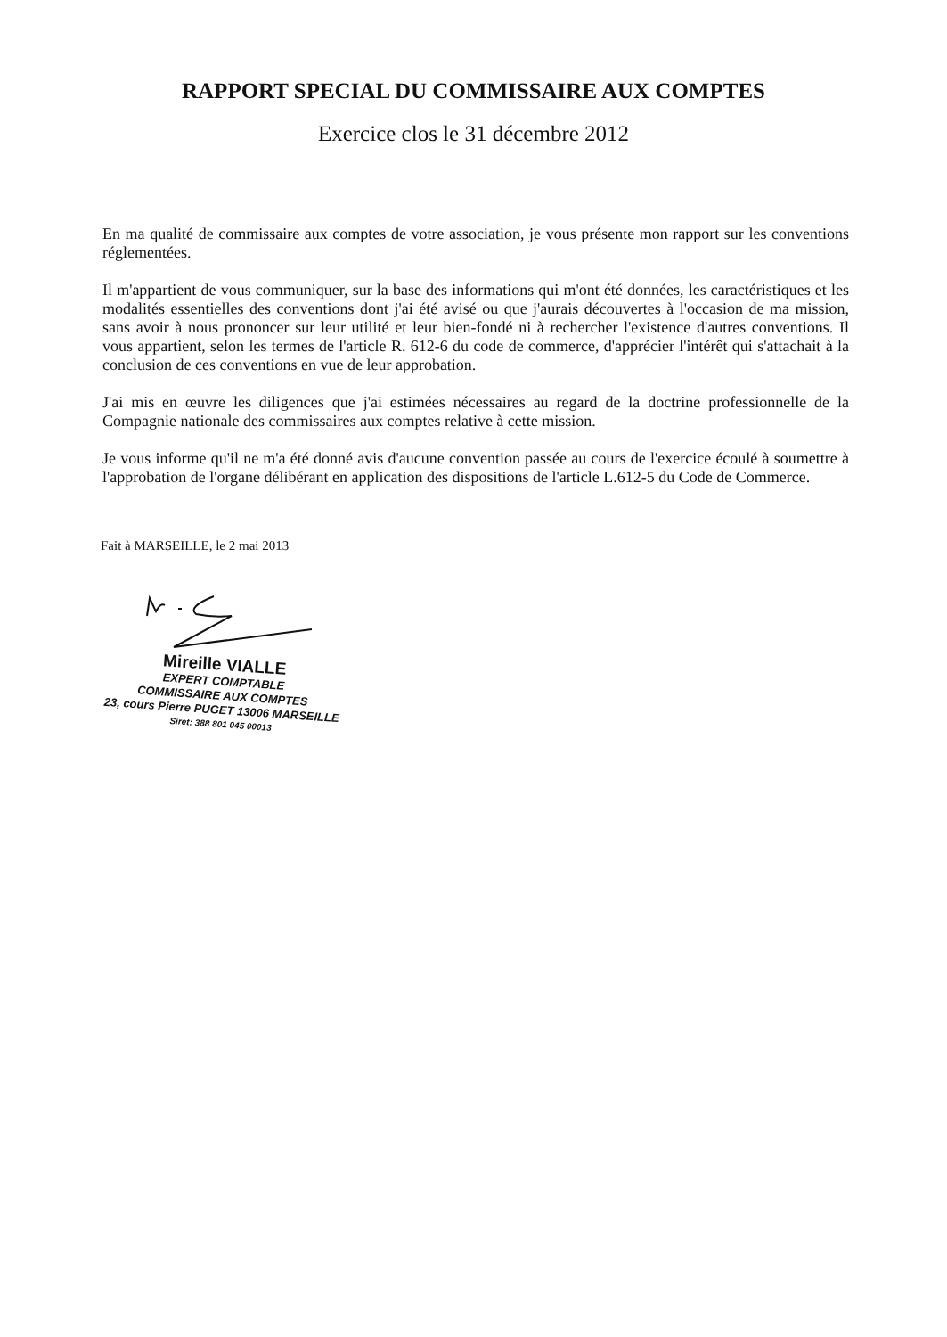RAPPORT SPECIAL DU COMMISSAIRE AUX COMPTES
Exercice clos le 31 décembre 2012
En ma qualité de commissaire aux comptes de votre association, je vous présente mon rapport sur les conventions réglementées.
Il m'appartient de vous communiquer, sur la base des informations qui m'ont été données, les caractéristiques et les modalités essentielles des conventions dont j'ai été avisé ou que j'aurais découvertes à l'occasion de ma mission, sans avoir à nous prononcer sur leur utilité et leur bien-fondé ni à rechercher l'existence d'autres conventions. Il vous appartient, selon les termes de l'article R. 612-6 du code de commerce, d'apprécier l'intérêt qui s'attachait à la conclusion de ces conventions en vue de leur approbation.
J'ai mis en œuvre les diligences que j'ai estimées nécessaires au regard de la doctrine professionnelle de la Compagnie nationale des commissaires aux comptes relative à cette mission.
Je vous informe qu'il ne m'a été donné avis d'aucune convention passée au cours de l'exercice écoulé à soumettre à l'approbation de l'organe délibérant en application des dispositions de l'article L.612-5 du Code de Commerce.
Fait à MARSEILLE, le 2 mai 2013
Mireille VIALLE
EXPERT COMPTABLE
COMMISSAIRE AUX COMPTES
23, cours Pierre PUGET 13006 MARSEILLE
Siret: 388 801 045 00013